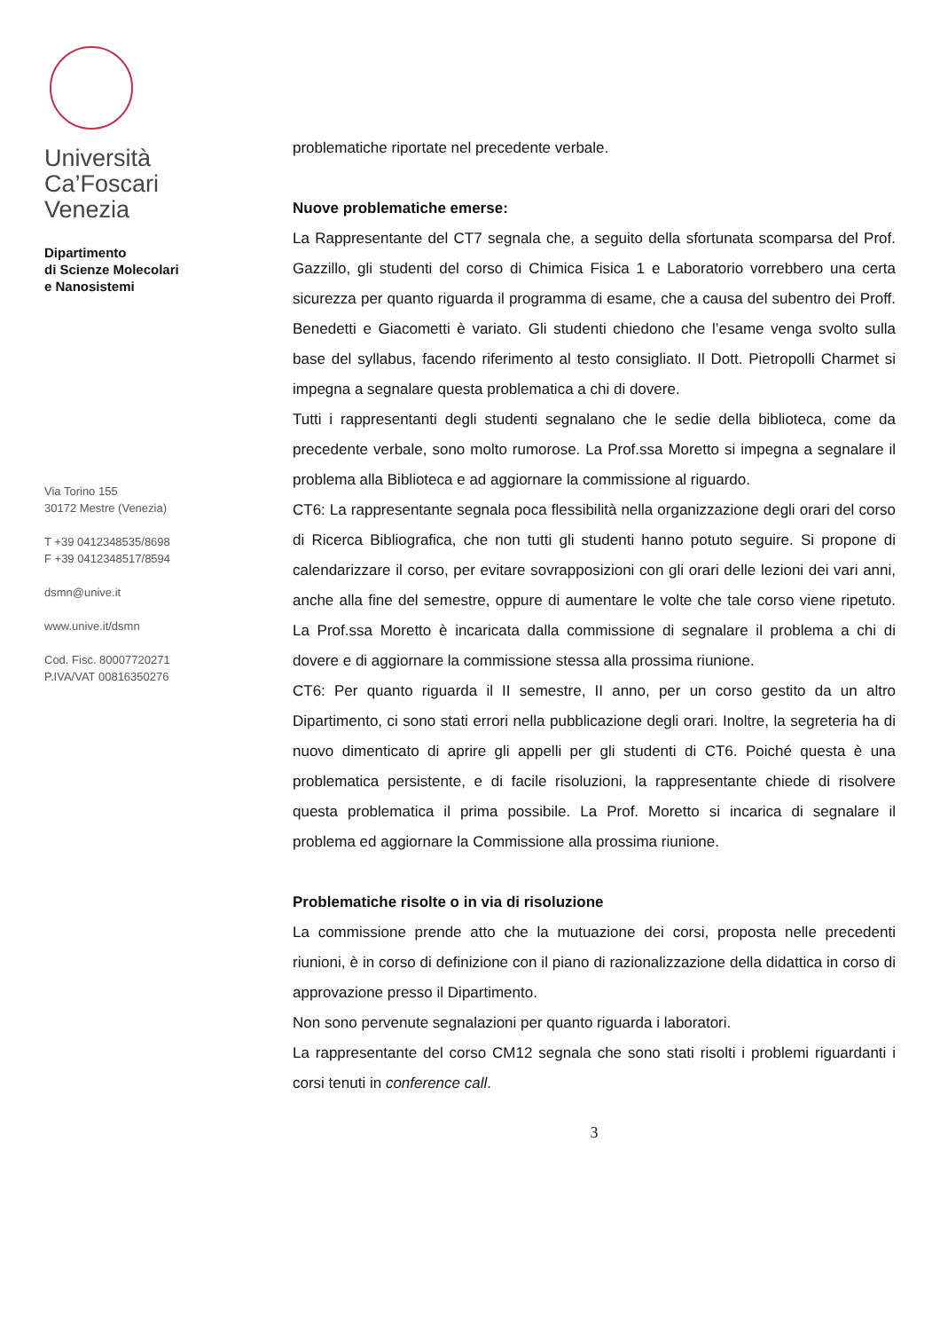Università
Ca’Foscari
Venezia
Dipartimento
di Scienze Molecolari
e Nanosistemi
Via Torino 155
30172 Mestre (Venezia)
T +39 0412348535/8698
F +39 0412348517/8594
dsmn@unive.it
www.unive.it/dsmn
Cod. Fisc. 80007720271
P.IVA/VAT 00816350276
problematiche riportate nel precedente verbale.
Nuove problematiche emerse:
La Rappresentante del CT7 segnala che, a seguito della sfortunata scomparsa del Prof. Gazzillo, gli studenti del corso di Chimica Fisica 1 e Laboratorio vorrebbero una certa sicurezza per quanto riguarda il programma di esame, che a causa del subentro dei Proff. Benedetti e Giacometti è variato. Gli studenti chiedono che l’esame venga svolto sulla base del syllabus, facendo riferimento al testo consigliato. Il Dott. Pietropolli Charmet si impegna a segnalare questa problematica a chi di dovere.
Tutti i rappresentanti degli studenti segnalano che le sedie della biblioteca, come da precedente verbale, sono molto rumorose. La Prof.ssa Moretto si impegna a segnalare il problema alla Biblioteca e ad aggiornare la commissione al riguardo.
CT6: La rappresentante segnala poca flessibilità nella organizzazione degli orari del corso di Ricerca Bibliografica, che non tutti gli studenti hanno potuto seguire. Si propone di calendarizzare il corso, per evitare sovrapposizioni con gli orari delle lezioni dei vari anni, anche alla fine del semestre, oppure di aumentare le volte che tale corso viene ripetuto. La Prof.ssa Moretto è incaricata dalla commissione di segnalare il problema a chi di dovere e di aggiornare la commissione stessa alla prossima riunione.
CT6: Per quanto riguarda il II semestre, II anno, per un corso gestito da un altro Dipartimento, ci sono stati errori nella pubblicazione degli orari. Inoltre, la segreteria ha di nuovo dimenticato di aprire gli appelli per gli studenti di CT6. Poiché questa è una problematica persistente, e di facile risoluzioni, la rappresentante chiede di risolvere questa problematica il prima possibile. La Prof. Moretto si incarica di segnalare il problema ed aggiornare la Commissione alla prossima riunione.
Problematiche risolte o in via di risoluzione
La commissione prende atto che la mutuazione dei corsi, proposta nelle precedenti riunioni, è in corso di definizione con il piano di razionalizzazione della didattica in corso di approvazione presso il Dipartimento.
Non sono pervenute segnalazioni per quanto riguarda i laboratori.
La rappresentante del corso CM12 segnala che sono stati risolti i problemi riguardanti i corsi tenuti in conference call.
3